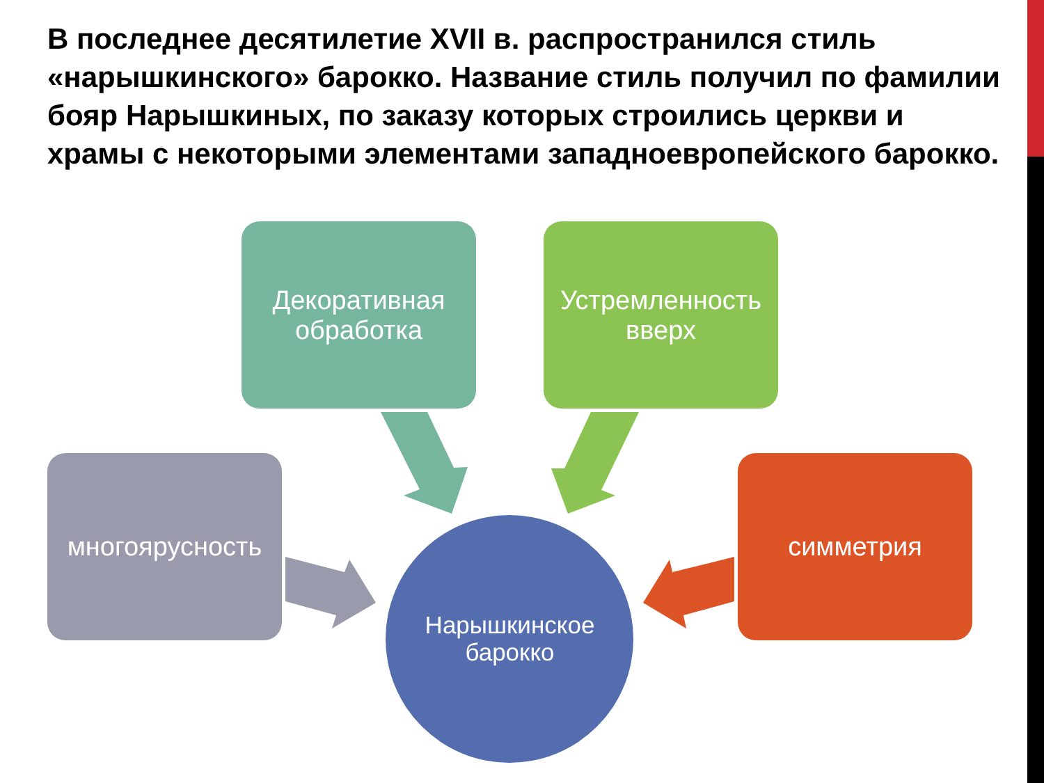В последнее десятилетие XVII в. распространился стиль «нарышкинского» барокко. Название стиль получил по фамилии бояр Нарышкиных, по заказу которых строились церкви и храмы с некоторыми элементами западноевропейского барокко.
Декоративная
обработка
Устремленность
вверх
многоярусность симметрия
Нарышкинское
барокко